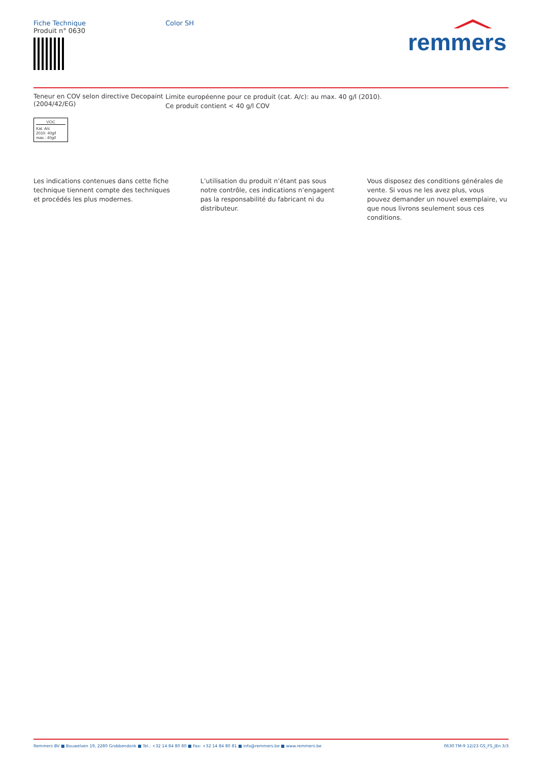remmers
Fiche Technique
Produit n° 0630
Color SH
Teneur en COV selon directive Decopaint (2004/42/EG)
Limite européenne pour ce produit (cat. A/c): au max. 40 g/l (2010).
Ce produit contient < 40 g/l COV
VOC
Kat. A/c
2010: 40g/l
max.: 40g/l
Les indications contenues dans cette fiche technique tiennent compte des techniques et procédés les plus modernes.
L’utilisation du produit n’étant pas sous notre contrôle, ces indications n’engagent pas la responsabilité du fabricant ni du distributeur.
Vous disposez des conditions générales de vente. Si vous ne les avez plus, vous pouvez demander un nouvel exemplaire, vu que nous livrons seulement sous ces conditions.
Remmers BV ■ Bouwelven 19, 2280 Grobbendonk ■ Tel.: +32 14 84 80 80 ■ Fax: +32 14 84 80 81 ■ info@remmers.be ■ www.remmers.be 0630 TM-9 12/23 GS_FS_JEn 3/3